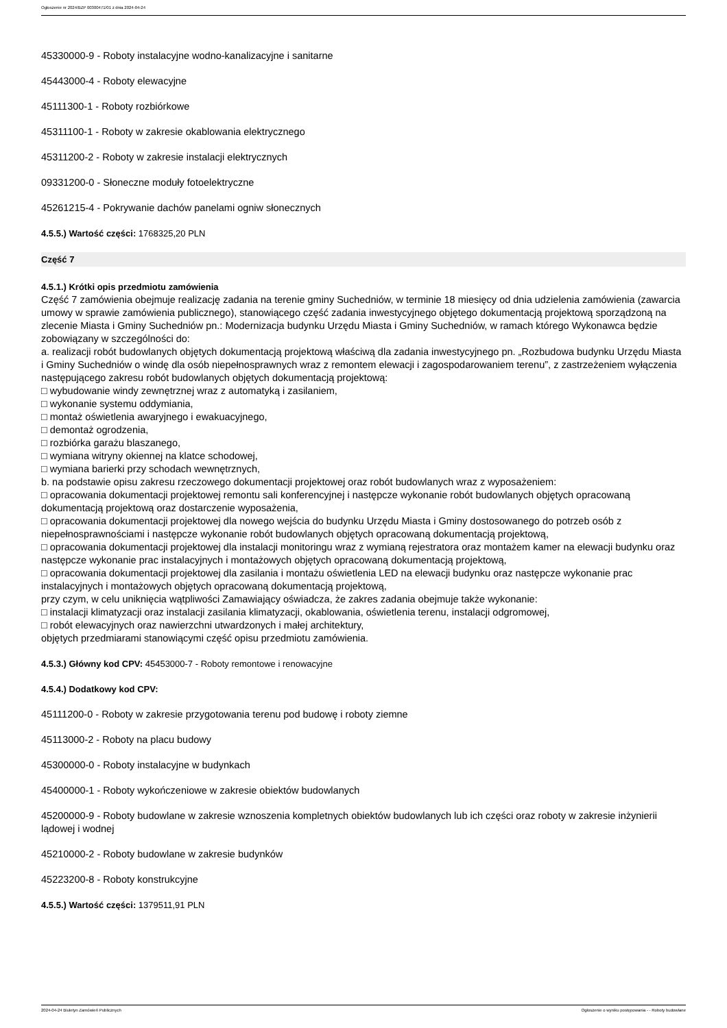Ogłoszenie nr 2024/BZP 00300471/01 z dnia 2024-04-24
45330000-9 - Roboty instalacyjne wodno-kanalizacyjne i sanitarne
45443000-4 - Roboty elewacyjne
45111300-1 - Roboty rozbiórkowe
45311100-1 - Roboty w zakresie okablowania elektrycznego
45311200-2 - Roboty w zakresie instalacji elektrycznych
09331200-0 - Słoneczne moduły fotoelektryczne
45261215-4 - Pokrywanie dachów panelami ogniw słonecznych
4.5.5.) Wartość części: 1768325,20 PLN
Część 7
4.5.1.) Krótki opis przedmiotu zamówienia
Część 7 zamówienia obejmuje realizację zadania na terenie gminy Suchedniów, w terminie 18 miesięcy od dnia udzielenia zamówienia (zawarcia umowy w sprawie zamówienia publicznego), stanowiącego część zadania inwestycyjnego objętego dokumentacją projektową sporządzoną na zlecenie Miasta i Gminy Suchedniów pn.: Modernizacja budynku Urzędu Miasta i Gminy Suchedniów, w ramach którego Wykonawca będzie zobowiązany w szczególności do:
a. realizacji robót budowlanych objętych dokumentacją projektową właściwą dla zadania inwestycyjnego pn. „Rozbudowa budynku Urzędu Miasta i Gminy Suchedniów o windę dla osób niepełnosprawnych wraz z remontem elewacji i zagospodarowaniem terenu”, z zastrzeżeniem wyłączenia następującego zakresu robót budowlanych objętych dokumentacją projektową:
□ wybudowanie windy zewnętrznej wraz z automatyką i zasilaniem,
□ wykonanie systemu oddymiania,
□ montaż oświetlenia awaryjnego i ewakuacyjnego,
□ demontaż ogrodzenia,
□ rozbiórka garażu blaszanego,
□ wymiana witryny okiennej na klatce schodowej,
□ wymiana barierki przy schodach wewnętrznych,
b. na podstawie opisu zakresu rzeczowego dokumentacji projektowej oraz robót budowlanych wraz z wyposażeniem:
□ opracowania dokumentacji projektowej remontu sali konferencyjnej i następcze wykonanie robót budowlanych objętych opracowaną dokumentacją projektową oraz dostarczenie wyposażenia,
□ opracowania dokumentacji projektowej dla nowego wejścia do budynku Urzędu Miasta i Gminy dostosowanego do potrzeb osób z niepełnosprawnościami i następcze wykonanie robót budowlanych objętych opracowaną dokumentacją projektową,
□ opracowania dokumentacji projektowej dla instalacji monitoringu wraz z wymianą rejestratora oraz montażem kamer na elewacji budynku oraz następcze wykonanie prac instalacyjnych i montażowych objętych opracowaną dokumentacją projektową,
□ opracowania dokumentacji projektowej dla zasilania i montażu oświetlenia LED na elewacji budynku oraz następcze wykonanie prac instalacyjnych i montażowych objętych opracowaną dokumentacją projektową,
przy czym, w celu uniknięcia wątpliwości Zamawiający oświadcza, że zakres zadania obejmuje także wykonanie:
□ instalacji klimatyzacji oraz instalacji zasilania klimatyzacji, okablowania, oświetlenia terenu, instalacji odgromowej,
□ robót elewacyjnych oraz nawierzchni utwardzonych i małej architektury,
objętych przedmiarami stanowiącymi część opisu przedmiotu zamówienia.
4.5.3.) Główny kod CPV: 45453000-7 - Roboty remontowe i renowacyjne
4.5.4.) Dodatkowy kod CPV:
45111200-0 - Roboty w zakresie przygotowania terenu pod budowę i roboty ziemne
45113000-2 - Roboty na placu budowy
45300000-0 - Roboty instalacyjne w budynkach
45400000-1 - Roboty wykończeniowe w zakresie obiektów budowlanych
45200000-9 - Roboty budowlane w zakresie wznoszenia kompletnych obiektów budowlanych lub ich części oraz roboty w zakresie inżynierii lądowej i wodnej
45210000-2 - Roboty budowlane w zakresie budynków
45223200-8 - Roboty konstrukcyjne
4.5.5.) Wartość części: 1379511,91 PLN
2024-04-24 Biuletyn Zamówień Publicznych Ogłoszenie o wyniku postępowania - - Roboty budowlane